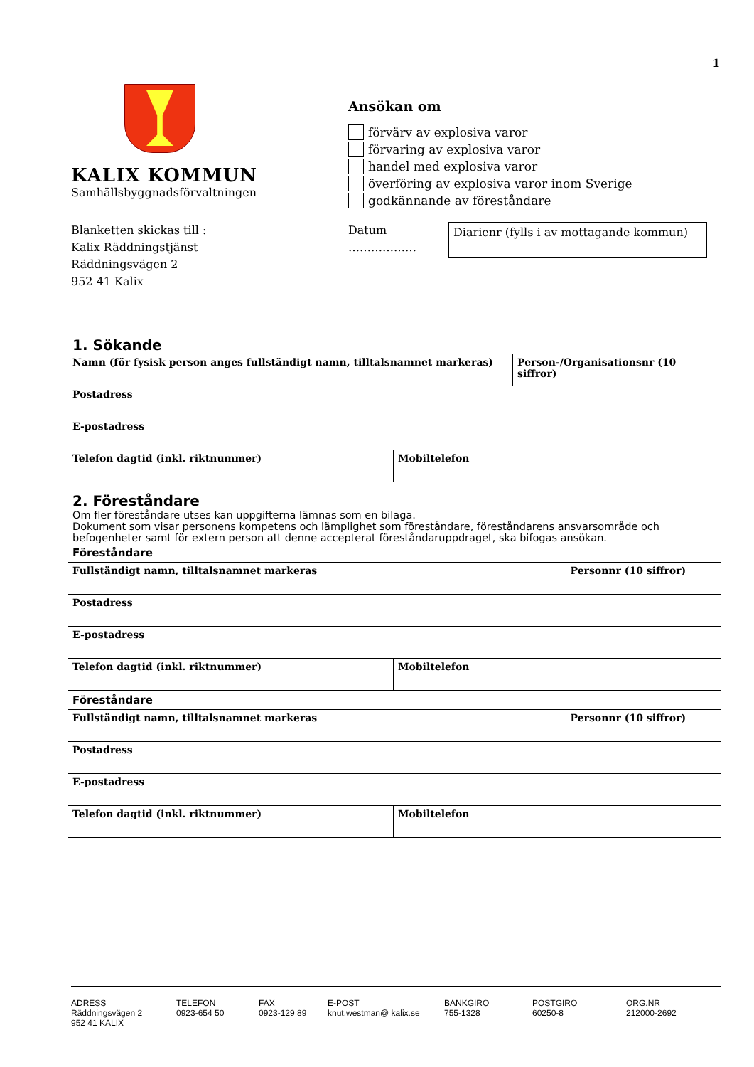1
KALIX KOMMUN
Samhällsbyggnadsförvaltningen
Ansökan om
förvärv av explosiva varor
förvaring av explosiva varor
handel med explosiva varor
överföring av explosiva varor inom Sverige
godkännande av föreståndare
Blanketten skickas till :
Kalix Räddningstjänst
Räddningsvägen 2
952 41 Kalix
Datum
………………
Diarienr (fylls i av mottagande kommun)
1. Sökande
| Namn (för fysisk person anges fullständigt namn, tilltalsnamnet markeras) | | Person-/Organisationsnr (10 siffror) |
| Postadress | | |
| E-postadress | | |
| Telefon dagtid (inkl. riktnummer) | Mobiltelefon | |
2. Föreståndare
Om fler föreståndare utses kan uppgifterna lämnas som en bilaga.
Dokument som visar personens kompetens och lämplighet som föreståndare, föreståndarens ansvarsområde och befogenheter samt för extern person att denne accepterat föreståndaruppdraget, ska bifogas ansökan.
Föreståndare
| Fullständigt namn, tilltalsnamnet markeras | | Personnr (10 siffror) |
| Postadress | | |
| E-postadress | | |
| Telefon dagtid (inkl. riktnummer) | Mobiltelefon | |
Föreståndare
| Fullständigt namn, tilltalsnamnet markeras | | Personnr (10 siffror) |
| Postadress | | |
| E-postadress | | |
| Telefon dagtid (inkl. riktnummer) | Mobiltelefon | |
ADRESS
Räddningsvägen 2
952 41 KALIX
TELEFON
0923-654 50
FAX
0923-129 89
E-POST
knut.westman@ kalix.se
BANKGIRO
755-1328
POSTGIRO
60250-8
ORG.NR
212000-2692